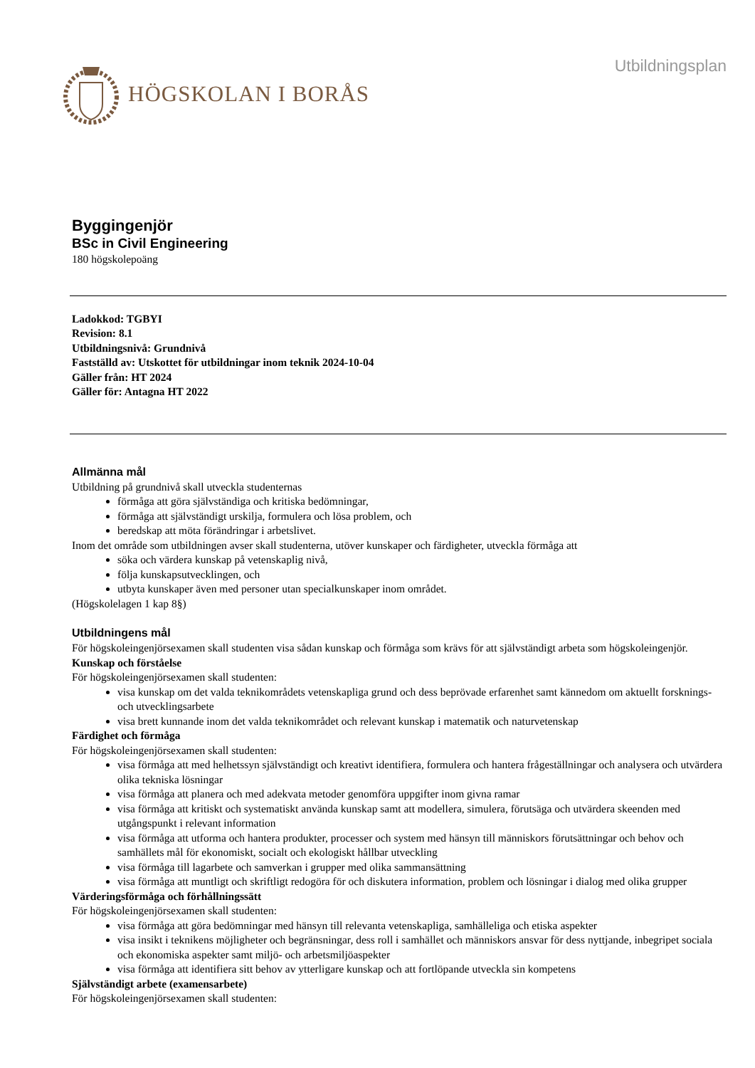HÖGSKOLAN I BORÅS
Utbildningsplan
Byggingenjör
BSc in Civil Engineering
180 högskolepoäng
Ladokkod: TGBYI
Revision: 8.1
Utbildningsnivå: Grundnivå
Fastställd av: Utskottet för utbildningar inom teknik 2024-10-04
Gäller från: HT 2024
Gäller för: Antagna HT 2022
Allmänna mål
Utbildning på grundnivå skall utveckla studenternas
förmåga att göra självständiga och kritiska bedömningar,
förmåga att självständigt urskilja, formulera och lösa problem, och
beredskap att möta förändringar i arbetslivet.
Inom det område som utbildningen avser skall studenterna, utöver kunskaper och färdigheter, utveckla förmåga att
söka och värdera kunskap på vetenskaplig nivå,
följa kunskapsutvecklingen, och
utbyta kunskaper även med personer utan specialkunskaper inom området.
(Högskolelagen 1 kap 8§)
Utbildningens mål
För högskoleingenjörsexamen skall studenten visa sådan kunskap och förmåga som krävs för att självständigt arbeta som högskoleingenjör.
Kunskap och förståelse
För högskoleingenjörsexamen skall studenten:
visa kunskap om det valda teknikområdets vetenskapliga grund och dess beprövade erfarenhet samt kännedom om aktuellt forsknings- och utvecklingsarbete
visa brett kunnande inom det valda teknikområdet och relevant kunskap i matematik och naturvetenskap
Färdighet och förmåga
För högskoleingenjörsexamen skall studenten:
visa förmåga att med helhetssyn självständigt och kreativt identifiera, formulera och hantera frågeställningar och analysera och utvärdera olika tekniska lösningar
visa förmåga att planera och med adekvata metoder genomföra uppgifter inom givna ramar
visa förmåga att kritiskt och systematiskt använda kunskap samt att modellera, simulera, förutsäga och utvärdera skeenden med utgångspunkt i relevant information
visa förmåga att utforma och hantera produkter, processer och system med hänsyn till människors förutsättningar och behov och samhällets mål för ekonomiskt, socialt och ekologiskt hållbar utveckling
visa förmåga till lagarbete och samverkan i grupper med olika sammansättning
visa förmåga att muntligt och skriftligt redogöra för och diskutera information, problem och lösningar i dialog med olika grupper
Värderingsförmåga och förhållningssätt
För högskoleingenjörsexamen skall studenten:
visa förmåga att göra bedömningar med hänsyn till relevanta vetenskapliga, samhälleliga och etiska aspekter
visa insikt i teknikens möjligheter och begränsningar, dess roll i samhället och människors ansvar för dess nyttjande, inbegripet sociala och ekonomiska aspekter samt miljö- och arbetsmiljöaspekter
visa förmåga att identifiera sitt behov av ytterligare kunskap och att fortlöpande utveckla sin kompetens
Självständigt arbete (examensarbete)
För högskoleingenjörsexamen skall studenten: